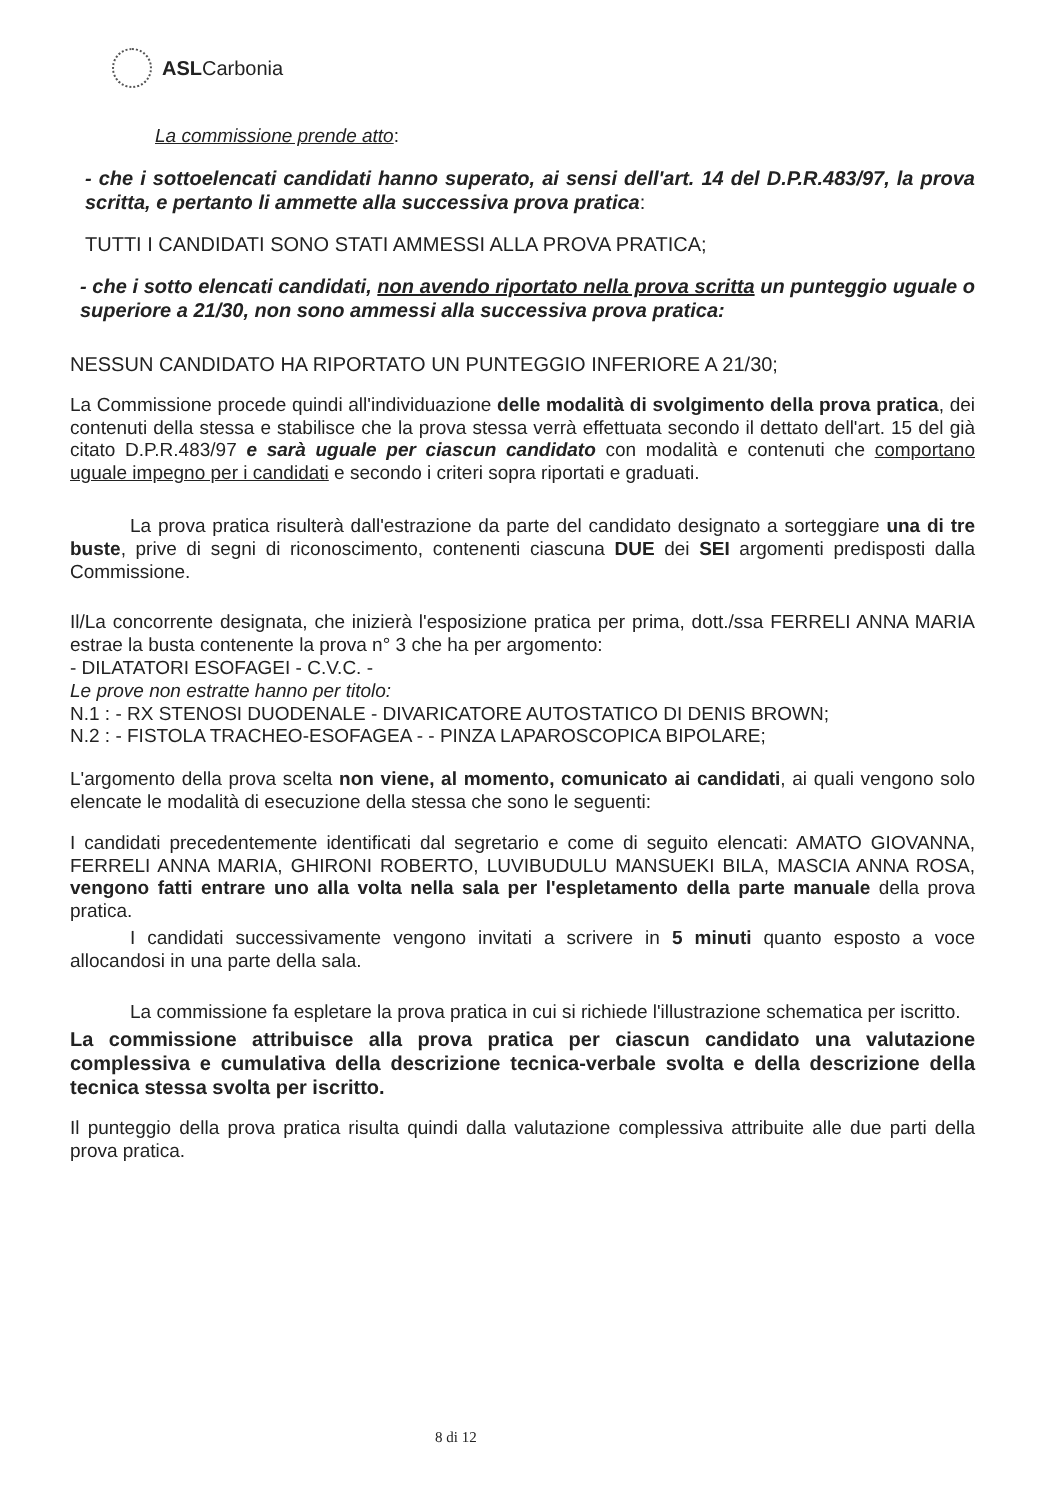ASLCarbonia
La commissione prende atto:
- che i sottoelencati candidati hanno superato, ai sensi dell'art. 14 del D.P.R.483/97, la prova scritta, e pertanto li ammette alla successiva prova pratica:
TUTTI I CANDIDATI SONO STATI AMMESSI ALLA PROVA PRATICA;
- che i sotto elencati candidati, non avendo riportato nella prova scritta un punteggio uguale o superiore a 21/30, non sono ammessi alla successiva prova pratica:
NESSUN CANDIDATO HA RIPORTATO UN PUNTEGGIO INFERIORE A 21/30;
La Commissione procede quindi all'individuazione delle modalità di svolgimento della prova pratica, dei contenuti della stessa e stabilisce che la prova stessa verrà effettuata secondo il dettato dell'art. 15 del già citato D.P.R.483/97 e sarà uguale per ciascun candidato con modalità e contenuti che comportano uguale impegno per i candidati e secondo i criteri sopra riportati e graduati.
La prova pratica risulterà dall'estrazione da parte del candidato designato a sorteggiare una di tre buste, prive di segni di riconoscimento, contenenti ciascuna DUE dei SEI argomenti predisposti dalla Commissione.
Il/La concorrente designata, che inizierà l'esposizione pratica per prima, dott./ssa FERRELI ANNA MARIA estrae la busta contenente la prova n° 3 che ha per argomento:
- DILATATORI ESOFAGEI - C.V.C. -
Le prove non estratte hanno per titolo:
N.1 : - RX STENOSI DUODENALE - DIVARICATORE AUTOSTATICO DI DENIS BROWN;
N.2 : - FISTOLA TRACHEO-ESOFAGEA - - PINZA LAPAROSCOPICA BIPOLARE;
L'argomento della prova scelta non viene, al momento, comunicato ai candidati, ai quali vengono solo elencate le modalità di esecuzione della stessa che sono le seguenti:
I candidati precedentemente identificati dal segretario e come di seguito elencati: AMATO GIOVANNA, FERRELI ANNA MARIA, GHIRONI ROBERTO, LUVIBUDULU MANSUEKI BILA, MASCIA ANNA ROSA, vengono fatti entrare uno alla volta nella sala per l'espletamento della parte manuale della prova pratica.
I candidati successivamente vengono invitati a scrivere in 5 minuti quanto esposto a voce allocandosi in una parte della sala.
La commissione fa espletare la prova pratica in cui si richiede l'illustrazione schematica per iscritto.
La commissione attribuisce alla prova pratica per ciascun candidato una valutazione complessiva e cumulativa della descrizione tecnica-verbale svolta e della descrizione della tecnica stessa svolta per iscritto.
Il punteggio della prova pratica risulta quindi dalla valutazione complessiva attribuite alle due parti della prova pratica.
8 di 12